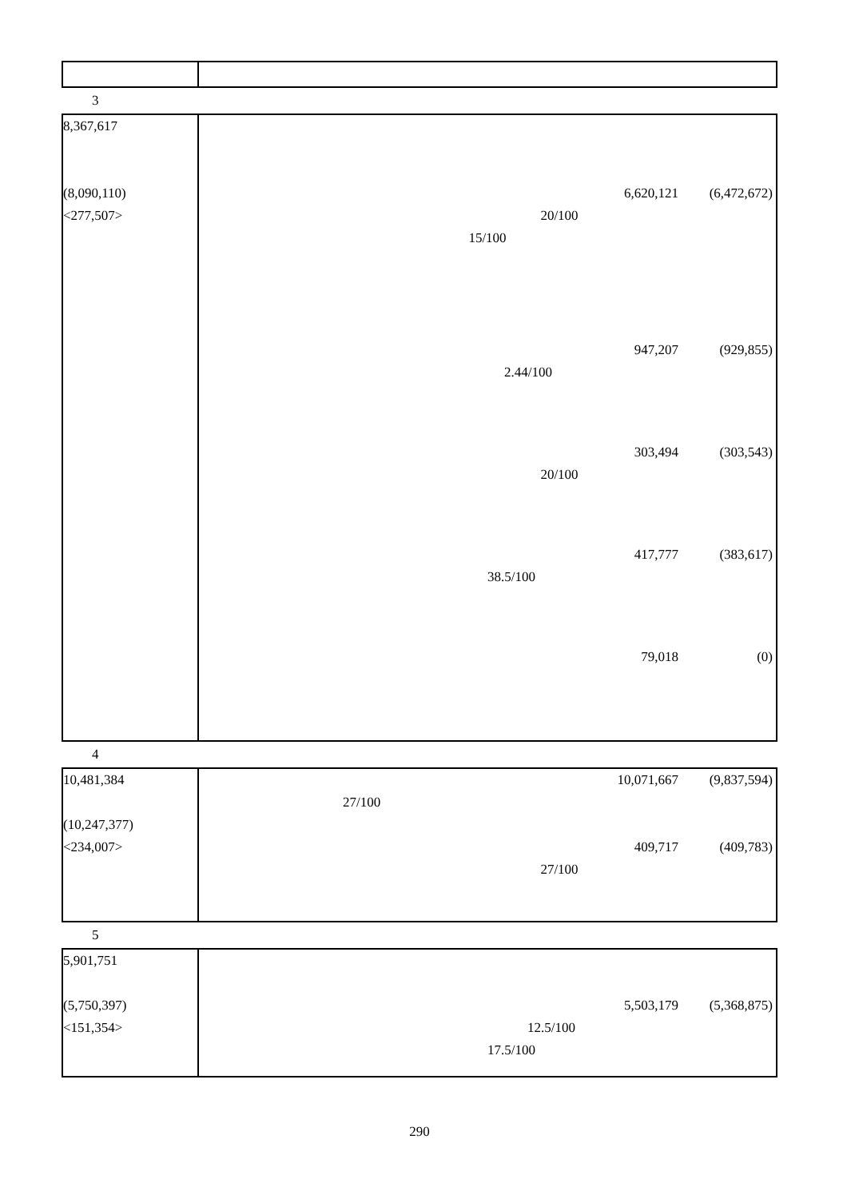3
| 8,367,617 (8,090,110) <277,507> | 6,620,121 (6,472,672) 20/100 15/100 947,207 (929,855) 2.44/100 303,494 (303,543) 20/100 417,777 (383,617) 38.5/100 79,018 (0) |
4
| 10,481,384 (10,247,377) <234,007> | 10,071,667 (9,837,594) 27/100 409,717 (409,783) 27/100 |
5
| 5,901,751 (5,750,397) <151,354> | 5,503,179 (5,368,875) 12.5/100 17.5/100 |
290